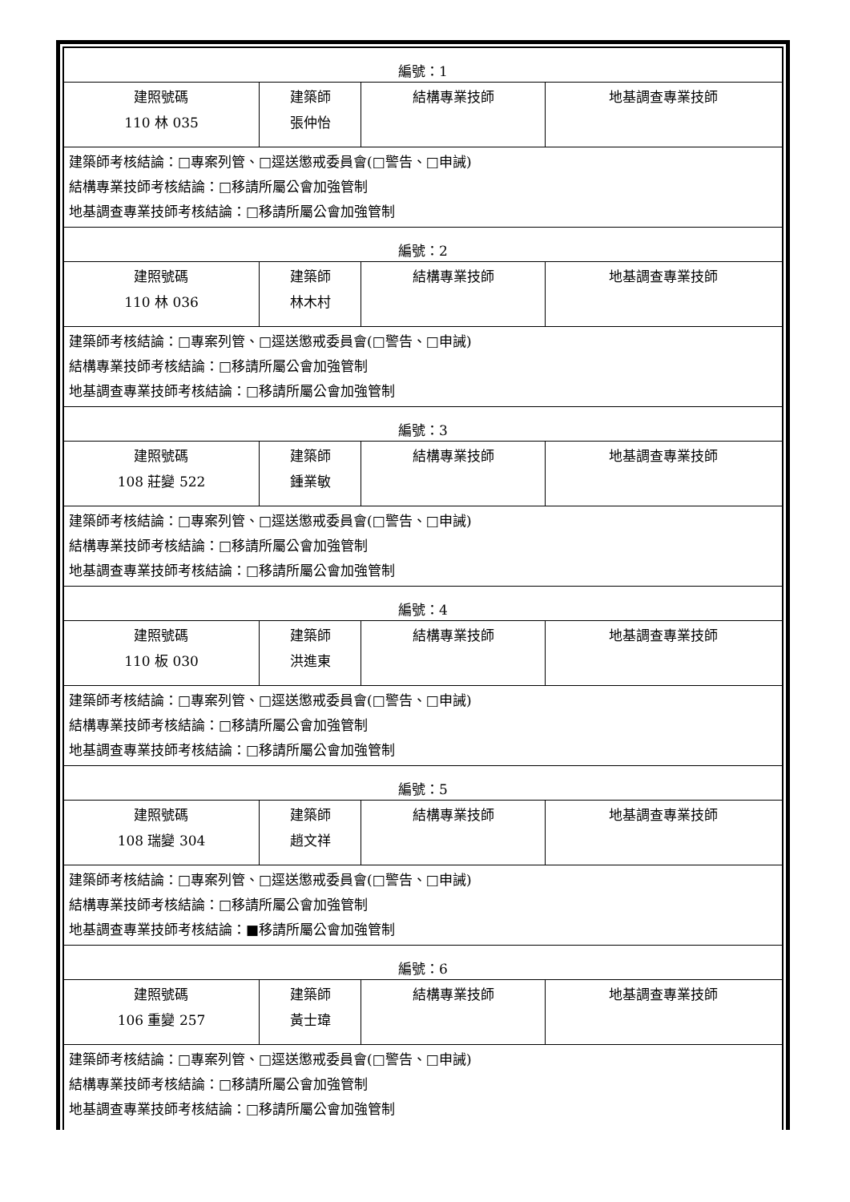| 編號：1 | | | |
| 建照號碼 110 林 035 | 建築師 張仲怡 | 結構專業技師 | 地基調查專業技師 |
| 建築師考核結論：□專案列管、□逕送懲戒委員會(□警告、□申誡) 結構專業技師考核結論：□移請所屬公會加強管制 地基調查專業技師考核結論：□移請所屬公會加強管制 | | | |
| 編號：2 | | | |
| 建照號碼 110 林 036 | 建築師 林木村 | 結構專業技師 | 地基調查專業技師 |
| 建築師考核結論：□專案列管、□逕送懲戒委員會(□警告、□申誡) 結構專業技師考核結論：□移請所屬公會加強管制 地基調查專業技師考核結論：□移請所屬公會加強管制 | | | |
| 編號：3 | | | |
| 建照號碼 108 莊變 522 | 建築師 鍾業敏 | 結構專業技師 | 地基調查專業技師 |
| 建築師考核結論：□專案列管、□逕送懲戒委員會(□警告、□申誡) 結構專業技師考核結論：□移請所屬公會加強管制 地基調查專業技師考核結論：□移請所屬公會加強管制 | | | |
| 編號：4 | | | |
| 建照號碼 110 板 030 | 建築師 洪進東 | 結構專業技師 | 地基調查專業技師 |
| 建築師考核結論：□專案列管、□逕送懲戒委員會(□警告、□申誡) 結構專業技師考核結論：□移請所屬公會加強管制 地基調查專業技師考核結論：□移請所屬公會加強管制 | | | |
| 編號：5 | | | |
| 建照號碼 108 瑞變 304 | 建築師 趙文祥 | 結構專業技師 | 地基調查專業技師 |
| 建築師考核結論：□專案列管、□逕送懲戒委員會(□警告、□申誡) 結構專業技師考核結論：□移請所屬公會加強管制 地基調查專業技師考核結論：■移請所屬公會加強管制 | | | |
| 編號：6 | | | |
| 建照號碼 106 重變 257 | 建築師 黃士瑋 | 結構專業技師 | 地基調查專業技師 |
| 建築師考核結論：□專案列管、□逕送懲戒委員會(□警告、□申誡) 結構專業技師考核結論：□移請所屬公會加強管制 地基調查專業技師考核結論：□移請所屬公會加強管制 | | | |